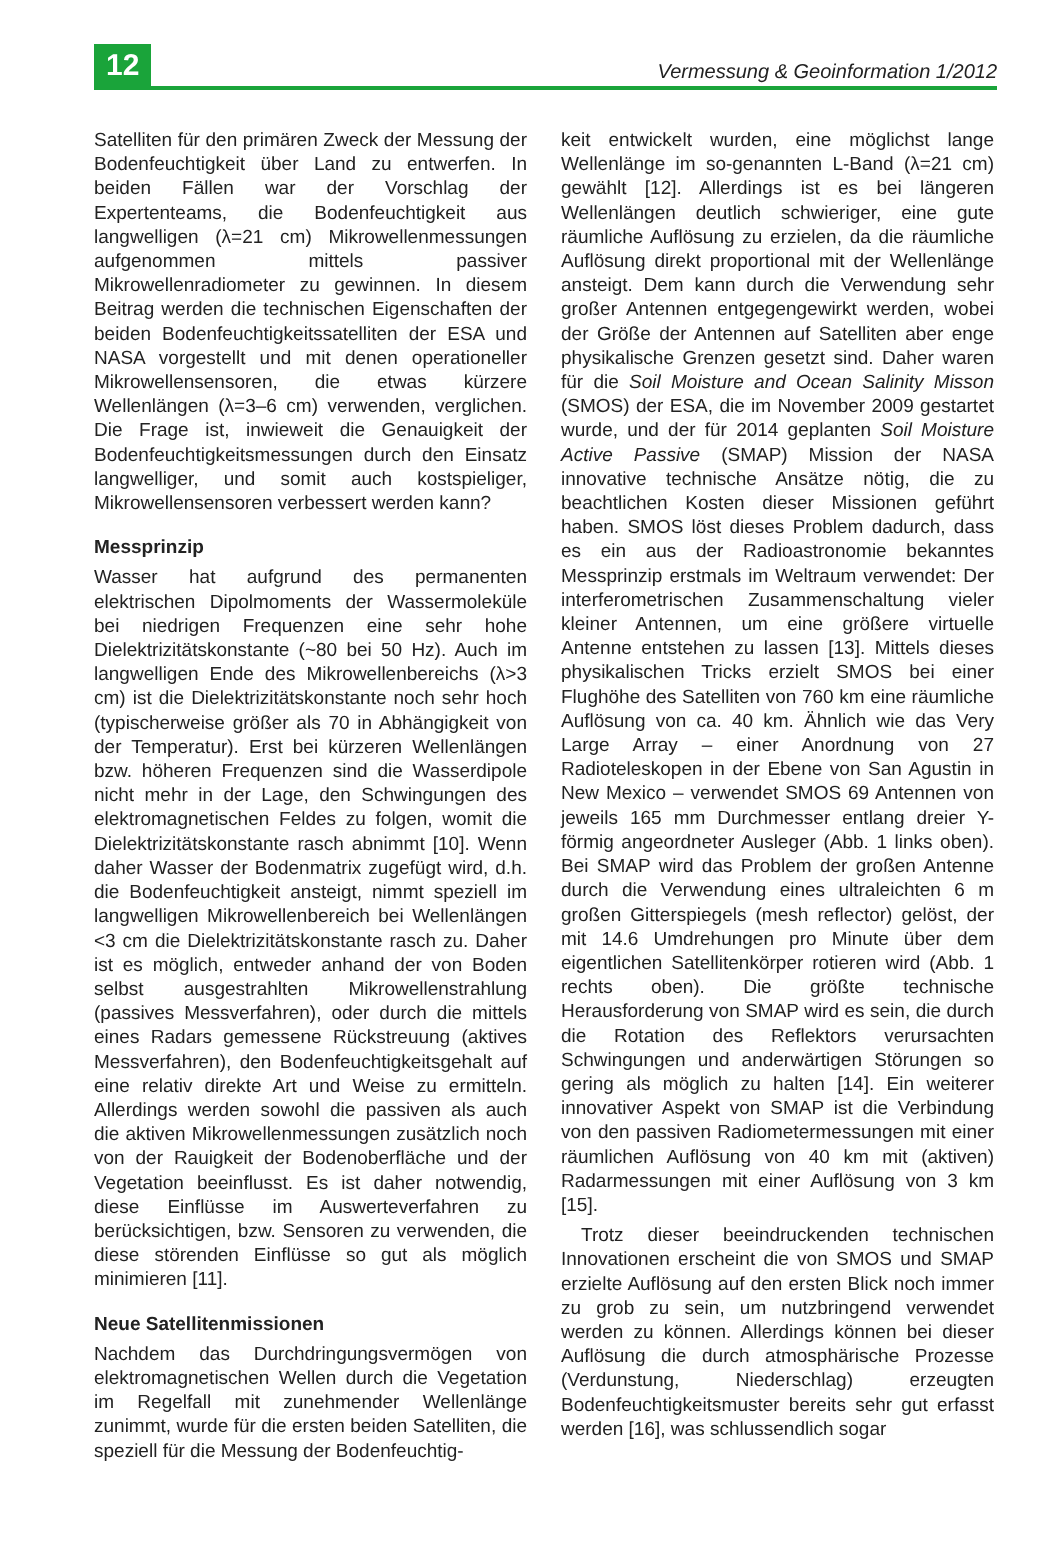12
Vermessung & Geoinformation 1/2012
Satelliten für den primären Zweck der Messung der Bodenfeuchtigkeit über Land zu entwerfen. In beiden Fällen war der Vorschlag der Expertenteams, die Bodenfeuchtigkeit aus langwelligen (λ=21 cm) Mikrowellenmessungen aufgenommen mittels passiver Mikrowellenradiometer zu gewinnen. In diesem Beitrag werden die technischen Eigenschaften der beiden Bodenfeuchtigkeitssatelliten der ESA und NASA vorgestellt und mit denen operationeller Mikrowellensensoren, die etwas kürzere Wellenlängen (λ=3–6 cm) verwenden, verglichen. Die Frage ist, inwieweit die Genauigkeit der Bodenfeuchtigkeitsmessungen durch den Einsatz langwelliger, und somit auch kostspieliger, Mikrowellensensoren verbessert werden kann?
Messprinzip
Wasser hat aufgrund des permanenten elektrischen Dipolmoments der Wassermoleküle bei niedrigen Frequenzen eine sehr hohe Dielektrizitätskonstante (~80 bei 50 Hz). Auch im langwelligen Ende des Mikrowellenbereichs (λ>3 cm) ist die Dielektrizitätskonstante noch sehr hoch (typischerweise größer als 70 in Abhängigkeit von der Temperatur). Erst bei kürzeren Wellenlängen bzw. höheren Frequenzen sind die Wasserdipole nicht mehr in der Lage, den Schwingungen des elektromagnetischen Feldes zu folgen, womit die Dielektrizitätskonstante rasch abnimmt [10]. Wenn daher Wasser der Bodenmatrix zugefügt wird, d.h. die Bodenfeuchtigkeit ansteigt, nimmt speziell im langwelligen Mikrowellenbereich bei Wellenlängen <3 cm die Dielektrizitätskonstante rasch zu. Daher ist es möglich, entweder anhand der von Boden selbst ausgestrahlten Mikrowellenstrahlung (passives Messverfahren), oder durch die mittels eines Radars gemessene Rückstreuung (aktives Messverfahren), den Bodenfeuchtigkeitsgehalt auf eine relativ direkte Art und Weise zu ermitteln. Allerdings werden sowohl die passiven als auch die aktiven Mikrowellenmessungen zusätzlich noch von der Rauigkeit der Bodenoberfläche und der Vegetation beeinflusst. Es ist daher notwendig, diese Einflüsse im Auswerteverfahren zu berücksichtigen, bzw. Sensoren zu verwenden, die diese störenden Einflüsse so gut als möglich minimieren [11].
Neue Satellitenmissionen
Nachdem das Durchdringungsvermögen von elektromagnetischen Wellen durch die Vegetation im Regelfall mit zunehmender Wellenlänge zunimmt, wurde für die ersten beiden Satelliten, die speziell für die Messung der Bodenfeuchtig-
keit entwickelt wurden, eine möglichst lange Wellenlänge im so-genannten L-Band (λ=21 cm) gewählt [12]. Allerdings ist es bei längeren Wellenlängen deutlich schwieriger, eine gute räumliche Auflösung zu erzielen, da die räumliche Auflösung direkt proportional mit der Wellenlänge ansteigt. Dem kann durch die Verwendung sehr großer Antennen entgegengewirkt werden, wobei der Größe der Antennen auf Satelliten aber enge physikalische Grenzen gesetzt sind. Daher waren für die Soil Moisture and Ocean Salinity Misson (SMOS) der ESA, die im November 2009 gestartet wurde, und der für 2014 geplanten Soil Moisture Active Passive (SMAP) Mission der NASA innovative technische Ansätze nötig, die zu beachtlichen Kosten dieser Missionen geführt haben. SMOS löst dieses Problem dadurch, dass es ein aus der Radioastronomie bekanntes Messprinzip erstmals im Weltraum verwendet: Der interferometrischen Zusammenschaltung vieler kleiner Antennen, um eine größere virtuelle Antenne entstehen zu lassen [13]. Mittels dieses physikalischen Tricks erzielt SMOS bei einer Flughöhe des Satelliten von 760 km eine räumliche Auflösung von ca. 40 km. Ähnlich wie das Very Large Array – einer Anordnung von 27 Radioteleskopen in der Ebene von San Agustin in New Mexico – verwendet SMOS 69 Antennen von jeweils 165 mm Durchmesser entlang dreier Y-förmig angeordneter Ausleger (Abb. 1 links oben). Bei SMAP wird das Problem der großen Antenne durch die Verwendung eines ultraleichten 6 m großen Gitterspiegels (mesh reflector) gelöst, der mit 14.6 Umdrehungen pro Minute über dem eigentlichen Satellitenkörper rotieren wird (Abb. 1 rechts oben). Die größte technische Herausforderung von SMAP wird es sein, die durch die Rotation des Reflektors verursachten Schwingungen und anderwärtigen Störungen so gering als möglich zu halten [14]. Ein weiterer innovativer Aspekt von SMAP ist die Verbindung von den passiven Radiometermessungen mit einer räumlichen Auflösung von 40 km mit (aktiven) Radarmessungen mit einer Auflösung von 3 km [15].
Trotz dieser beeindruckenden technischen Innovationen erscheint die von SMOS und SMAP erzielte Auflösung auf den ersten Blick noch immer zu grob zu sein, um nutzbringend verwendet werden zu können. Allerdings können bei dieser Auflösung die durch atmosphärische Prozesse (Verdunstung, Niederschlag) erzeugten Bodenfeuchtigkeitsmuster bereits sehr gut erfasst werden [16], was schlussendlich sogar